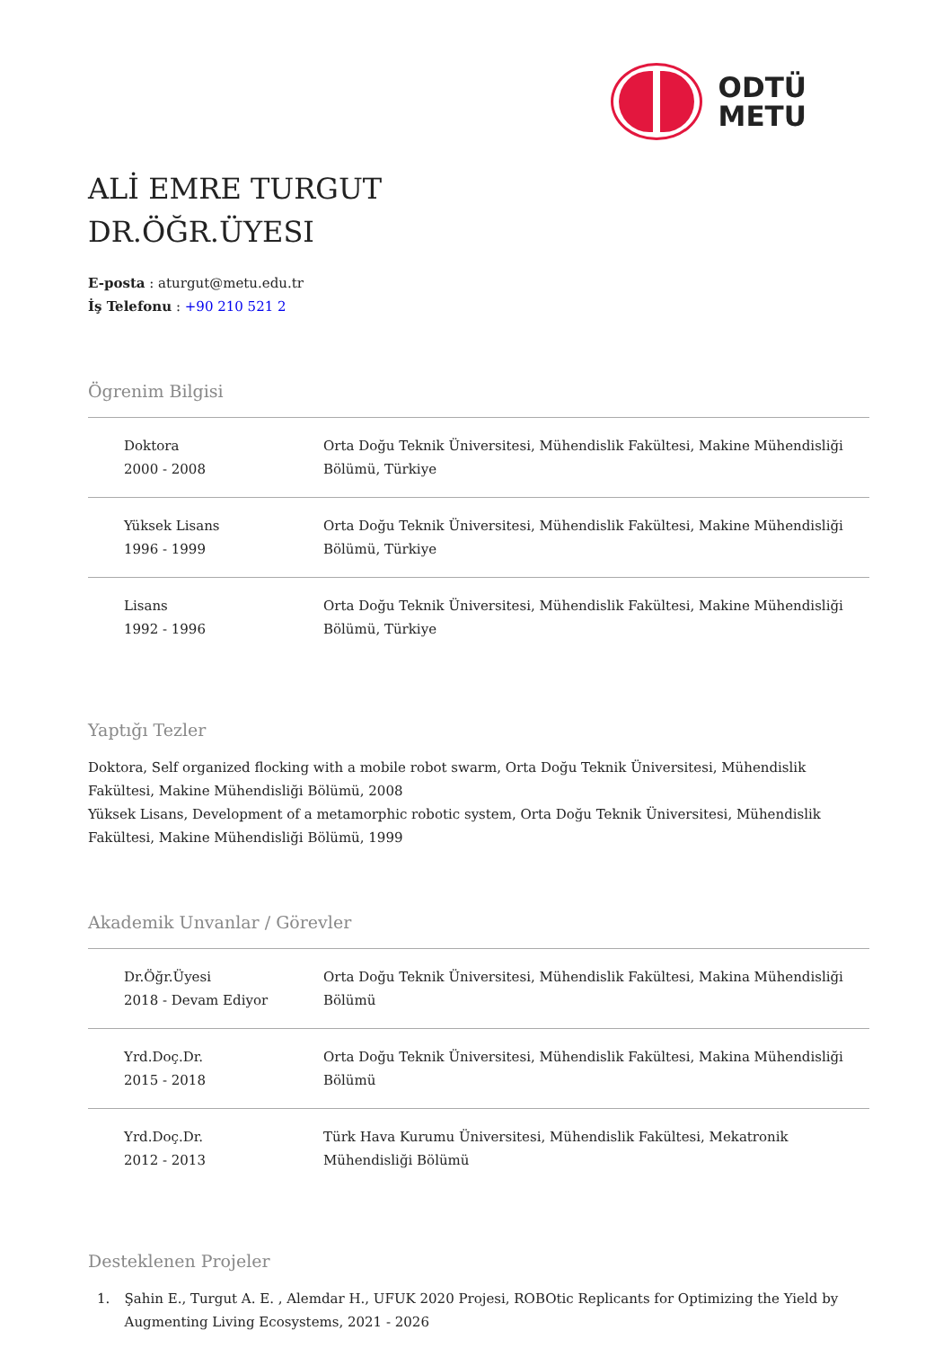ODTÜ
METU
ALİ EMRE TURGUT
DR.ÖĞR.ÜYESI
E-posta : aturgut@metu.edu.tr
İş Telefonu : +90 210 521 2
Ögrenim Bilgisi
| Doktora 2000 - 2008 | Orta Doğu Teknik Üniversitesi, Mühendislik Fakültesi, Makine Mühendisliği Bölümü, Türkiye |
| Yüksek Lisans 1996 - 1999 | Orta Doğu Teknik Üniversitesi, Mühendislik Fakültesi, Makine Mühendisliği Bölümü, Türkiye |
| Lisans 1992 - 1996 | Orta Doğu Teknik Üniversitesi, Mühendislik Fakültesi, Makine Mühendisliği Bölümü, Türkiye |
Yaptığı Tezler
Doktora, Self organized flocking with a mobile robot swarm, Orta Doğu Teknik Üniversitesi, Mühendislik Fakültesi, Makine Mühendisliği Bölümü, 2008
Yüksek Lisans, Development of a metamorphic robotic system, Orta Doğu Teknik Üniversitesi, Mühendislik Fakültesi, Makine Mühendisliği Bölümü, 1999
Akademik Unvanlar / Görevler
| Dr.Öğr.Üyesi 2018 - Devam Ediyor | Orta Doğu Teknik Üniversitesi, Mühendislik Fakültesi, Makina Mühendisliği Bölümü |
| Yrd.Doç.Dr. 2015 - 2018 | Orta Doğu Teknik Üniversitesi, Mühendislik Fakültesi, Makina Mühendisliği Bölümü |
| Yrd.Doç.Dr. 2012 - 2013 | Türk Hava Kurumu Üniversitesi, Mühendislik Fakültesi, Mekatronik Mühendisliği Bölümü |
Desteklenen Projeler
1. Şahin E., Turgut A. E. , Alemdar H., UFUK 2020 Projesi, ROBOtic Replicants for Optimizing the Yield by Augmenting Living Ecosystems, 2021 - 2026